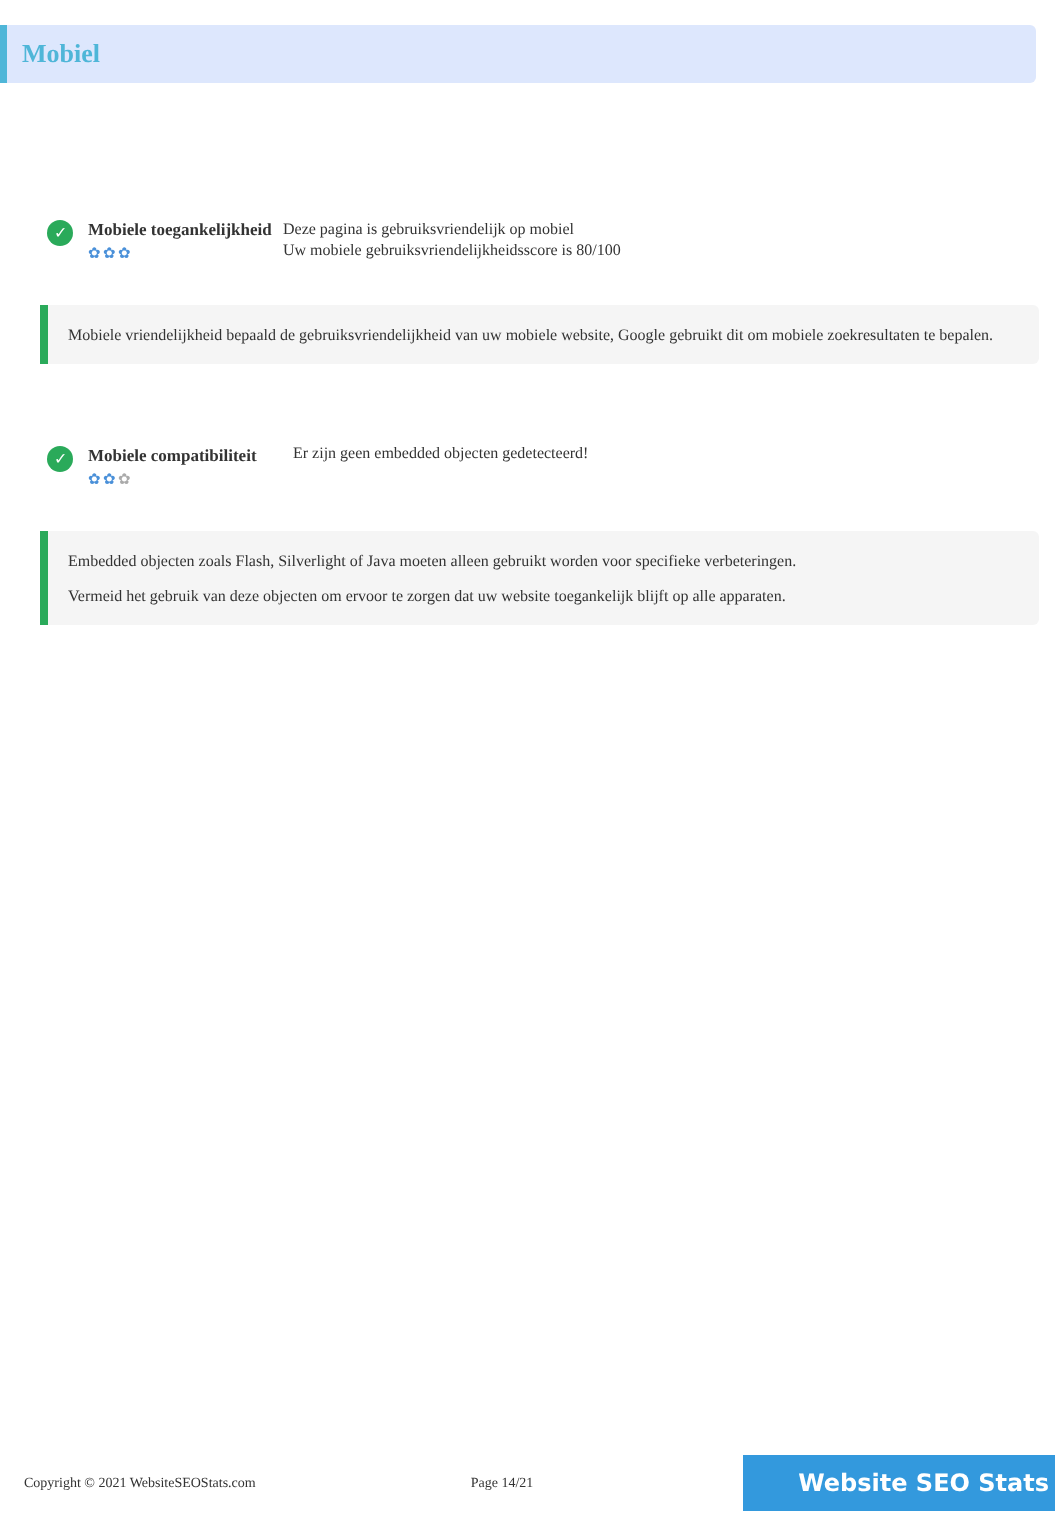Mobiel
✓
Mobiele toegankelijkheid
✿✿✿
Deze pagina is gebruiksvriendelijk op mobiel
Uw mobiele gebruiksvriendelijkheidsscore is 80/100
Mobiele vriendelijkheid bepaald de gebruiksvriendelijkheid van uw mobiele website, Google gebruikt dit om mobiele zoekresultaten te bepalen.
✓
Mobiele compatibiliteit
✿✿✿
Er zijn geen embedded objecten gedetecteerd!
Embedded objecten zoals Flash, Silverlight of Java moeten alleen gebruikt worden voor specifieke verbeteringen.
Vermeid het gebruik van deze objecten om ervoor te zorgen dat uw website toegankelijk blijft op alle apparaten.
Copyright © 2021 WebsiteSEOStats.com Page 14/21 Website SEO Stats